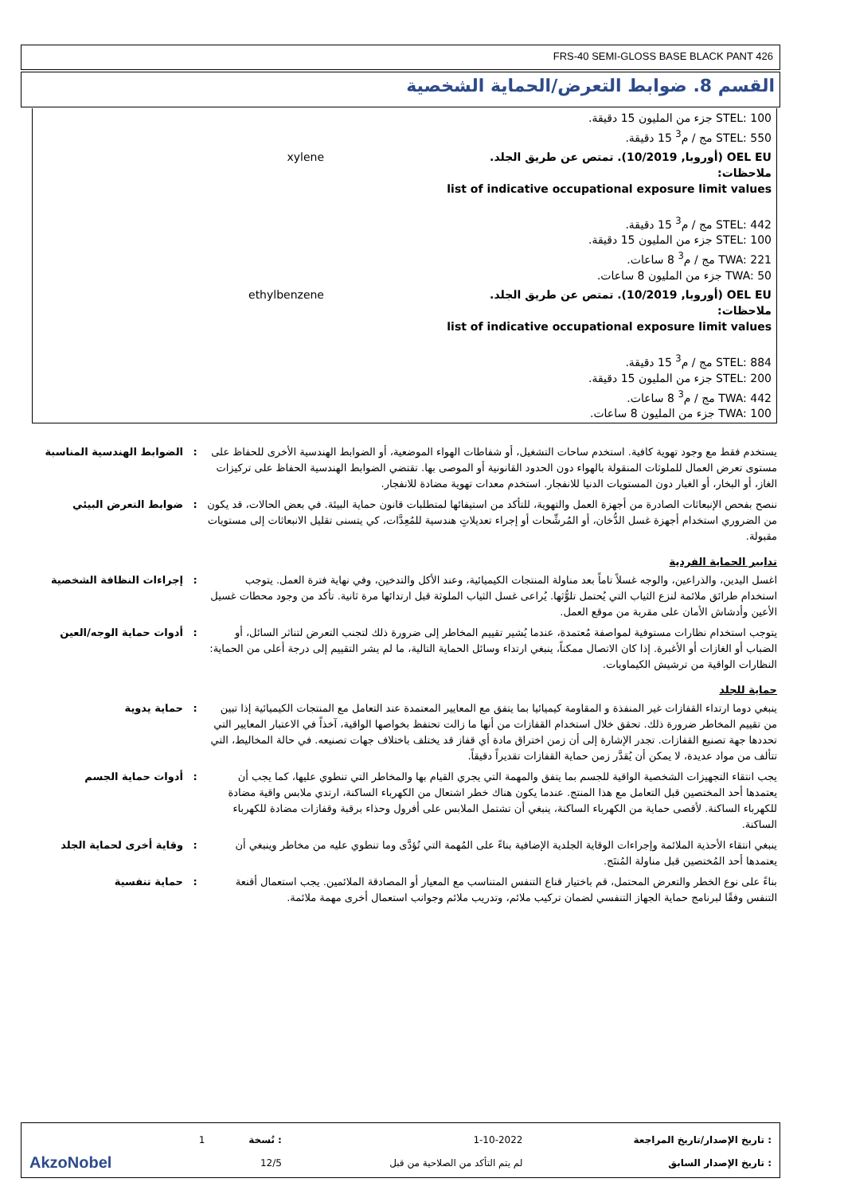FRS-40 SEMI-GLOSS BASE BLACK PANT 426
القسم 8. ضوابط التعرض/الحماية الشخصية
| STEL: 100 جزء من المليون 15 دقيقة. STEL: 550 مج / م<sup>3</sup> 15 دقيقة. | |
| OEL EU (أوروبا, 10/2019). تمتص عن طريق الجلد. ملاحظات: list of indicative occupational exposure limit values STEL: 442 مج / م<sup>3</sup> 15 دقيقة. STEL: 100 جزء من المليون 15 دقيقة. TWA: 221 مج / م<sup>3</sup> 8 ساعات. TWA: 50 جزء من المليون 8 ساعات. | xylene |
| OEL EU (أوروبا, 10/2019). تمتص عن طريق الجلد. ملاحظات: list of indicative occupational exposure limit values STEL: 884 مج / م<sup>3</sup> 15 دقيقة. STEL: 200 جزء من المليون 15 دقيقة. TWA: 442 مج / م<sup>3</sup> 8 ساعات. TWA: 100 جزء من المليون 8 ساعات. | ethylbenzene |
يستخدم فقط مع وجود تهوية كافية. استخدم ساحات التشغيل، أو شفاطات الهواء الموضعية، أو الضوابط الهندسية الأخرى للحفاظ على مستوى تعرض العمال للملوثات المنقولة بالهواء دون الحدود القانونية أو الموصى بها. تقتضي الضوابط الهندسية الحفاظ على تركيزات الغاز، أو البخار، أو الغبار دون المستويات الدنيا للانفجار. استخدم معدات تهوية مضادة للانفجار.
: الضوابط الهندسية المناسبة
ننصح بفحص الإنبعاثات الصادرة من أجهزة العمل والتهوية، للتأكد من استيفائها لمتطلبات قانون حماية البيئة. في بعض الحالات، قد يكون من الضروري استخدام أجهزة غسل الدُّخان، أو المُرشِّحات أو إجراء تعديلاتٍ هندسية للمُعِدَّات، كي يتسنى تقليل الانبعاثات إلى مستويات مقبولة.
: ضوابط التعرض البيئي
تدابير الحماية الفردية
اغسل اليدين، والذراعين، والوجه غسلاً تاماً بعد مناولة المنتجات الكيميائية، وعند الأكل والتدخين، وفي نهاية فترة العمل. يتوجب استخدام طرائق ملائمة لنزع الثياب التي يُحتمل تلوُّثها. يُراعى غسل الثياب الملوثة قبل ارتدائها مرة ثانية. تأكد من وجود محطات غسيل الأعين وأدشاش الأمان على مقربة من موقع العمل.
: إجراءات النظافة الشخصية
يتوجب استخدام نظارات مستوفية لمواصفة مُعتمدة، عندما يُشير تقييم المخاطر إلى ضرورة ذلك لتجنب التعرض لتناثر السائل، أو الضباب أو الغازات أو الأغبرة. إذا كان الاتصال ممكناً، ينبغي ارتداء وسائل الحماية التالية، ما لم يشر التقييم إلى درجة أعلى من الحماية: النظارات الواقية من ترشيش الكيماويات.
: أدوات حماية الوجه/العين
حماية للجلد
ينبغي دوما ارتداء القفازات غير المنفذة و المقاومة كيميائيا بما يتفق مع المعايير المعتمدة عند التعامل مع المنتجات الكيميائية إذا تبين من تقييم المخاطر ضرورة ذلك. تحقق خلال استخدام القفازات من أنها ما زالت تحتفظ بخواصها الواقية، آخذاً في الاعتبار المعايير التي تحددها جهة تصنيع القفازات. تجدر الإشارة إلى أن زمن اختراق مادة أي قفاز قد يختلف باختلاف جهات تصنيعه. في حالة المخاليط، التي تتألف من مواد عديدة، لا يمكن أن يُقدَّر زمن حماية القفازات تقديراً دقيقاً.
: حماية يدوية
يجب انتقاء التجهيزات الشخصية الواقية للجسم بما يتفق والمهمة التي يجري القيام بها والمخاطر التي تنطوي عليها، كما يجب أن يعتمدها أحد المختصين قبل التعامل مع هذا المنتج. عندما يكون هناك خطر اشتعال من الكهرباء الساكنة، ارتدي ملابس واقية مضادة للكهرباء الساكنة. لأقصى حماية من الكهرباء الساكنة، ينبغي أن تشتمل الملابس على أفرول وحذاء برقبة وقفازات مضادة للكهرباء الساكنة.
: أدوات حماية الجسم
ينبغي انتقاء الأحذية الملائمة وإجراءات الوقاية الجلدية الإضافية بناءً على المُهمة التي تُؤدَّى وما تنطوي عليه من مخاطر وينبغي أن يعتمدها أحد المُختصين قبل مناولة المُنتَج.
: وقاية أخرى لحماية الجلد
بناءً على نوع الخطر والتعرض المحتمل، قم باختيار قناع التنفس المتناسب مع المعيار أو المصادقة الملائمين. يجب استعمال أقنعة التنفس وفقًا لبرنامج حماية الجهاز التنفسي لضمان تركيب ملائم، وتدريب ملائم وجوانب استعمال أخرى مهمة ملائمة.
: حماية تنفسية
| : تاريخ الإصدار/تاريخ المراجعة | 1-10-2022 | : نُسخة | 1 | |
| : تاريخ الإصدار السابق | لم يتم التأكد من الصلاحية من قبل | 12/5 | | AkzoNobel |